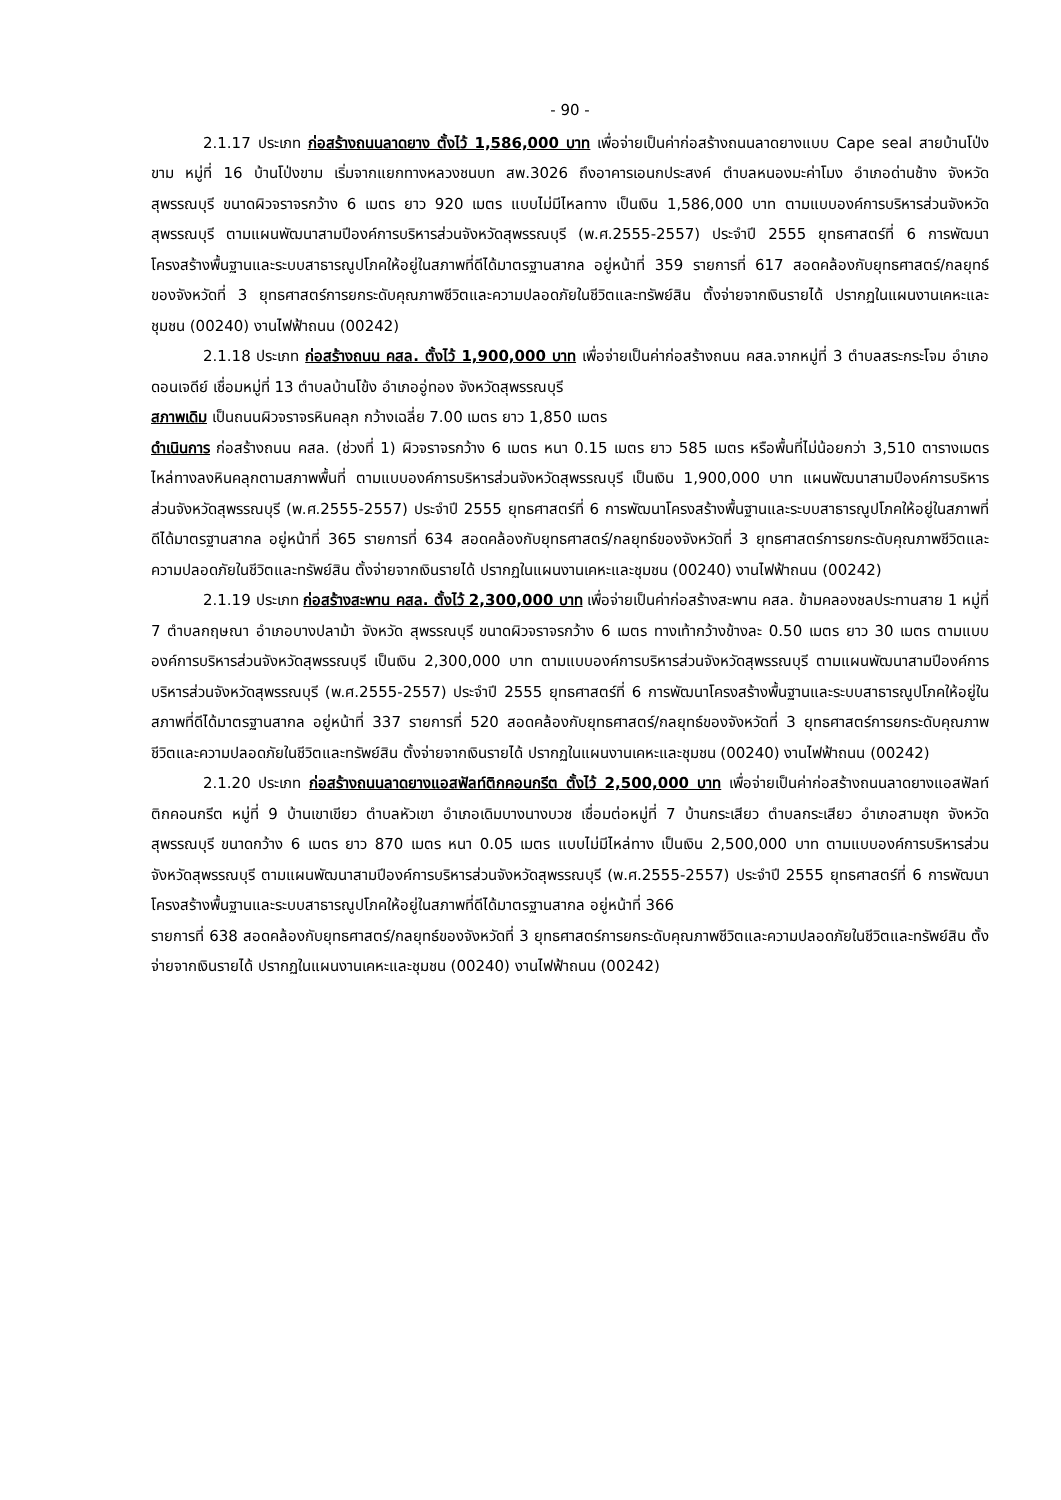- 90 -
2.1.17 ประเภท ก่อสร้างถนนลาดยาง ตั้งไว้ 1,586,000 บาท เพื่อจ่ายเป็นค่าก่อสร้างถนนลาดยางแบบ Cape seal สายบ้านโป่งขาม หมู่ที่ 16 บ้านโป่งขาม เริ่มจากแยกทางหลวงชนบท สพ.3026 ถึงอาคารเอนกประสงค์ ตำบลหนองมะค่าโมง อำเภอด่านช้าง จังหวัดสุพรรณบุรี ขนาดผิวจราจรกว้าง 6 เมตร ยาว 920 เมตร แบบไม่มีไหลทาง เป็นเงิน 1,586,000 บาท ตามแบบองค์การบริหารส่วนจังหวัดสุพรรณบุรี ตามแผนพัฒนาสามปีองค์การบริหารส่วนจังหวัดสุพรรณบุรี (พ.ศ.2555-2557) ประจำปี 2555 ยุทธศาสตร์ที่ 6 การพัฒนาโครงสร้างพื้นฐานและระบบสาธารณูปโภคให้อยู่ในสภาพที่ดีได้มาตรฐานสากล อยู่หน้าที่ 359 รายการที่ 617 สอดคล้องกับยุทธศาสตร์/กลยุทธ์ของจังหวัดที่ 3 ยุทธศาสตร์การยกระดับคุณภาพชีวิตและความปลอดภัยในชีวิตและทรัพย์สิน ตั้งจ่ายจากเงินรายได้ ปรากฏในแผนงานเคหะและชุมชน (00240) งานไฟฟ้าถนน (00242)
2.1.18 ประเภท ก่อสร้างถนน คสล. ตั้งไว้ 1,900,000 บาท เพื่อจ่ายเป็นค่าก่อสร้างถนน คสล.จากหมู่ที่ 3 ตำบลสระกระโจม อำเภอดอนเจดีย์ เชื่อมหมู่ที่ 13 ตำบลบ้านโข้ง อำเภออู่ทอง จังหวัดสุพรรณบุรี
สภาพเดิม เป็นถนนผิวจราจรหินคลุก กว้างเฉลี่ย 7.00 เมตร ยาว 1,850 เมตร
ดำเนินการ ก่อสร้างถนน คสล. (ช่วงที่ 1) ผิวจราจรกว้าง 6 เมตร หนา 0.15 เมตร ยาว 585 เมตร หรือพื้นที่ไม่น้อยกว่า 3,510 ตารางเมตร ไหล่ทางลงหินคลุกตามสภาพพื้นที่ ตามแบบองค์การบริหารส่วนจังหวัดสุพรรณบุรี เป็นเงิน 1,900,000 บาท แผนพัฒนาสามปีองค์การบริหารส่วนจังหวัดสุพรรณบุรี (พ.ศ.2555-2557) ประจำปี 2555 ยุทธศาสตร์ที่ 6 การพัฒนาโครงสร้างพื้นฐานและระบบสาธารณูปโภคให้อยู่ในสภาพที่ดีได้มาตรฐานสากล อยู่หน้าที่ 365 รายการที่ 634 สอดคล้องกับยุทธศาสตร์/กลยุทธ์ของจังหวัดที่ 3 ยุทธศาสตร์การยกระดับคุณภาพชีวิตและความปลอดภัยในชีวิตและทรัพย์สิน ตั้งจ่ายจากเงินรายได้ ปรากฏในแผนงานเคหะและชุมชน (00240) งานไฟฟ้าถนน (00242)
2.1.19 ประเภท ก่อสร้างสะพาน คสล. ตั้งไว้ 2,300,000 บาท เพื่อจ่ายเป็นค่าก่อสร้างสะพาน คสล. ข้ามคลองชลประทานสาย 1 หมู่ที่ 7 ตำบลกฤษณา อำเภอบางปลาม้า จังหวัด สุพรรณบุรี ขนาดผิวจราจรกว้าง 6 เมตร ทางเท้ากว้างข้างละ 0.50 เมตร ยาว 30 เมตร ตามแบบองค์การบริหารส่วนจังหวัดสุพรรณบุรี เป็นเงิน 2,300,000 บาท ตามแบบองค์การบริหารส่วนจังหวัดสุพรรณบุรี ตามแผนพัฒนาสามปีองค์การบริหารส่วนจังหวัดสุพรรณบุรี (พ.ศ.2555-2557) ประจำปี 2555 ยุทธศาสตร์ที่ 6 การพัฒนาโครงสร้างพื้นฐานและระบบสาธารณูปโภคให้อยู่ในสภาพที่ดีได้มาตรฐานสากล อยู่หน้าที่ 337 รายการที่ 520 สอดคล้องกับยุทธศาสตร์/กลยุทธ์ของจังหวัดที่ 3 ยุทธศาสตร์การยกระดับคุณภาพชีวิตและความปลอดภัยในชีวิตและทรัพย์สิน ตั้งจ่ายจากเงินรายได้ ปรากฏในแผนงานเคหะและชุมชน (00240) งานไฟฟ้าถนน (00242)
2.1.20 ประเภท ก่อสร้างถนนลาดยางแอสฟัลท์ติกคอนกรีต ตั้งไว้ 2,500,000 บาท เพื่อจ่ายเป็นค่าก่อสร้างถนนลาดยางแอสฟัลท์ติกคอนกรีต หมู่ที่ 9 บ้านเขาเขียว ตำบลหัวเขา อำเภอเดิมบางนางบวช เชื่อมต่อหมู่ที่ 7 บ้านกระเสียว ตำบลกระเสียว อำเภอสามชุก จังหวัดสุพรรณบุรี ขนาดกว้าง 6 เมตร ยาว 870 เมตร หนา 0.05 เมตร แบบไม่มีไหล่ทาง เป็นเงิน 2,500,000 บาท ตามแบบองค์การบริหารส่วนจังหวัดสุพรรณบุรี ตามแผนพัฒนาสามปีองค์การบริหารส่วนจังหวัดสุพรรณบุรี (พ.ศ.2555-2557) ประจำปี 2555 ยุทธศาสตร์ที่ 6 การพัฒนาโครงสร้างพื้นฐานและระบบสาธารณูปโภคให้อยู่ในสภาพที่ดีได้มาตรฐานสากล อยู่หน้าที่ 366
รายการที่ 638 สอดคล้องกับยุทธศาสตร์/กลยุทธ์ของจังหวัดที่ 3 ยุทธศาสตร์การยกระดับคุณภาพชีวิตและความปลอดภัยในชีวิตและทรัพย์สิน ตั้งจ่ายจากเงินรายได้ ปรากฏในแผนงานเคหะและชุมชน (00240) งานไฟฟ้าถนน (00242)